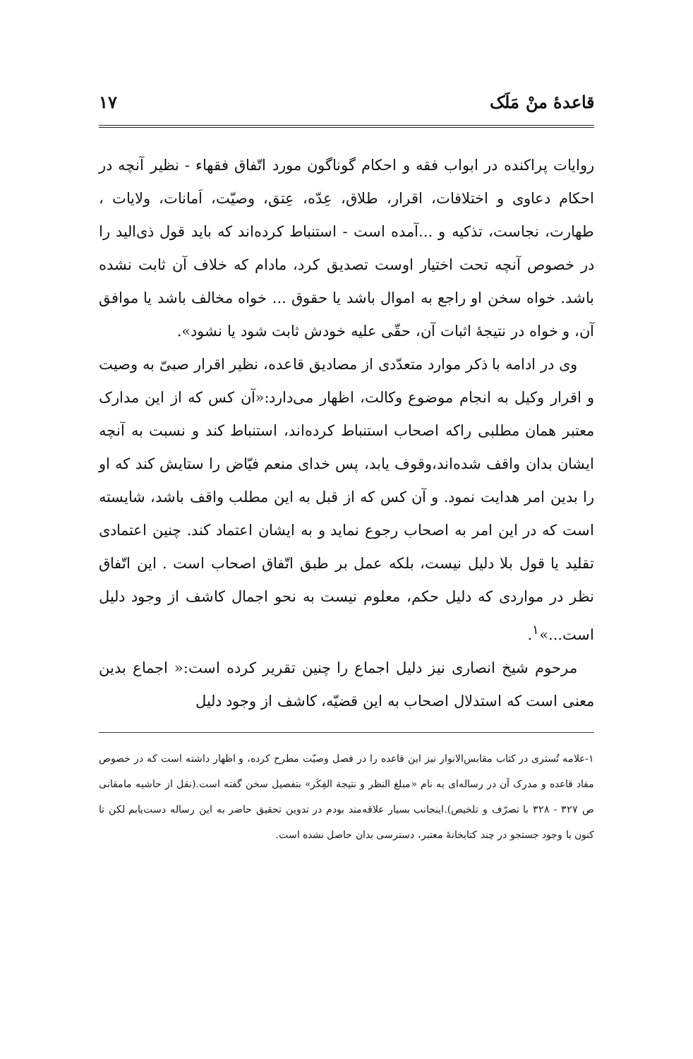قاعدهٔ منْ مَلَک ۱۷
روایات پراکنده در ابواب فقه و احکام گوناگون مورد اتّفاق فقهاء - نظیر آنچه در احکام دعاوی و اختلافات، اقرار، طلاق، عِدّه، عِتق، وصیّت، اَمانات، ولایات ، طهارت، نجاست، تذکیه و ...آمده است - استنباط کرده‌اند که باید قول ذی‌الید را در خصوص آنچه تحت اختیار اوست تصدیق کرد، مادام که خلاف آن ثابت نشده باشد. خواه سخن او راجع به اموال باشد یا حقوق ... خواه مخالف باشد یا موافق آن، و خواه در نتیجهٔ اثبات آن، حقّی علیه خودش ثابت شود یا نشود».
وی در ادامه با ذکر موارد متعدّدی از مصادیق قاعده، نظیر اقرار صبیّ به وصیت و اقرار وکیل به انجام موضوع وکالت، اظهار می‌دارد:«آن کس که از این مدارک معتبر همان مطلبی راکه اصحاب استنباط کرده‌اند، استنباط کند و نسبت به آنچه ایشان بدان واقف شده‌اند،وقوف یابد، پس خدای منعم فیّاض را ستایش کند که او را بدین امر هدایت نمود. و آن کس که از قبل به این مطلب واقف باشد، شایسته است که در این امر به اصحاب رجوع نماید و به ایشان اعتماد کند. چنین اعتمادی تقلید یا قول بلا دلیل نیست، بلکه عمل بر طبق اتّفاق اصحاب است . این اتّفاق نظر در مواردی که دلیل حکم، معلوم نیست به نحو اجمال کاشف از وجود دلیل است...»<sup>۱</sup>.
مرحوم شیخ انصاری نیز دلیل اجماع را چنین تقریر کرده است:« اجماع بدین معنی است که استدلال اصحاب به این قضیّه، کاشف از وجود دلیل
۱-علامه تُستری در کتاب مقابس‌الانوار نیز این قاعده را در فصل وصیّت مطرح کرده، و اظهار داشته است که در خصوص مفاد قاعده و مدرک آن در رساله‌ای به نام «مبلغ النظر و نتیجة الفِکَر» بتفصیل سخن گفته است.(نقل از حاشیه مامقانی ص ۳۲۷ - ۳۲۸ با تصرّف و تلخیص).اینجانب بسیار علاقه‌مند بودم در تدوین تحقیق حاضر به این رساله دست‌یابم لکن تا کنون با وجود جستجو در چند کتابخانهٔ معتبر، دسترسی بدان حاصل نشده است.